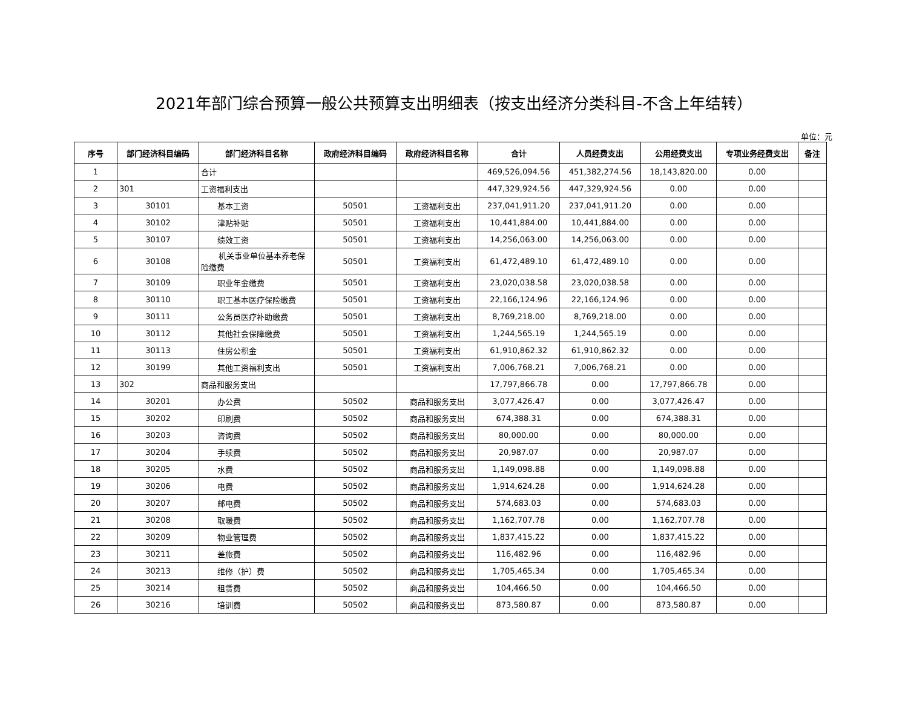2021年部门综合预算一般公共预算支出明细表（按支出经济分类科目-不含上年结转）
单位：元
| 序号 | 部门经济科目编码 | 部门经济科目名称 | 政府经济科目编码 | 政府经济科目名称 | 合计 | 人员经费支出 | 公用经费支出 | 专项业务经费支出 | 备注 |
| --- | --- | --- | --- | --- | --- | --- | --- | --- | --- |
| 1 | | 合计 | | | 469,526,094.56 | 451,382,274.56 | 18,143,820.00 | 0.00 | |
| 2 | 301 | 工资福利支出 | | | 447,329,924.56 | 447,329,924.56 | 0.00 | 0.00 | |
| 3 | 30101 | 基本工资 | 50501 | 工资福利支出 | 237,041,911.20 | 237,041,911.20 | 0.00 | 0.00 | |
| 4 | 30102 | 津贴补贴 | 50501 | 工资福利支出 | 10,441,884.00 | 10,441,884.00 | 0.00 | 0.00 | |
| 5 | 30107 | 绩效工资 | 50501 | 工资福利支出 | 14,256,063.00 | 14,256,063.00 | 0.00 | 0.00 | |
| 6 | 30108 | 机关事业单位基本养老保险缴费 | 50501 | 工资福利支出 | 61,472,489.10 | 61,472,489.10 | 0.00 | 0.00 | |
| 7 | 30109 | 职业年金缴费 | 50501 | 工资福利支出 | 23,020,038.58 | 23,020,038.58 | 0.00 | 0.00 | |
| 8 | 30110 | 职工基本医疗保险缴费 | 50501 | 工资福利支出 | 22,166,124.96 | 22,166,124.96 | 0.00 | 0.00 | |
| 9 | 30111 | 公务员医疗补助缴费 | 50501 | 工资福利支出 | 8,769,218.00 | 8,769,218.00 | 0.00 | 0.00 | |
| 10 | 30112 | 其他社会保障缴费 | 50501 | 工资福利支出 | 1,244,565.19 | 1,244,565.19 | 0.00 | 0.00 | |
| 11 | 30113 | 住房公积金 | 50501 | 工资福利支出 | 61,910,862.32 | 61,910,862.32 | 0.00 | 0.00 | |
| 12 | 30199 | 其他工资福利支出 | 50501 | 工资福利支出 | 7,006,768.21 | 7,006,768.21 | 0.00 | 0.00 | |
| 13 | 302 | 商品和服务支出 | | | 17,797,866.78 | 0.00 | 17,797,866.78 | 0.00 | |
| 14 | 30201 | 办公费 | 50502 | 商品和服务支出 | 3,077,426.47 | 0.00 | 3,077,426.47 | 0.00 | |
| 15 | 30202 | 印刷费 | 50502 | 商品和服务支出 | 674,388.31 | 0.00 | 674,388.31 | 0.00 | |
| 16 | 30203 | 咨询费 | 50502 | 商品和服务支出 | 80,000.00 | 0.00 | 80,000.00 | 0.00 | |
| 17 | 30204 | 手续费 | 50502 | 商品和服务支出 | 20,987.07 | 0.00 | 20,987.07 | 0.00 | |
| 18 | 30205 | 水费 | 50502 | 商品和服务支出 | 1,149,098.88 | 0.00 | 1,149,098.88 | 0.00 | |
| 19 | 30206 | 电费 | 50502 | 商品和服务支出 | 1,914,624.28 | 0.00 | 1,914,624.28 | 0.00 | |
| 20 | 30207 | 邮电费 | 50502 | 商品和服务支出 | 574,683.03 | 0.00 | 574,683.03 | 0.00 | |
| 21 | 30208 | 取暖费 | 50502 | 商品和服务支出 | 1,162,707.78 | 0.00 | 1,162,707.78 | 0.00 | |
| 22 | 30209 | 物业管理费 | 50502 | 商品和服务支出 | 1,837,415.22 | 0.00 | 1,837,415.22 | 0.00 | |
| 23 | 30211 | 差旅费 | 50502 | 商品和服务支出 | 116,482.96 | 0.00 | 116,482.96 | 0.00 | |
| 24 | 30213 | 维修（护）费 | 50502 | 商品和服务支出 | 1,705,465.34 | 0.00 | 1,705,465.34 | 0.00 | |
| 25 | 30214 | 租赁费 | 50502 | 商品和服务支出 | 104,466.50 | 0.00 | 104,466.50 | 0.00 | |
| 26 | 30216 | 培训费 | 50502 | 商品和服务支出 | 873,580.87 | 0.00 | 873,580.87 | 0.00 | |